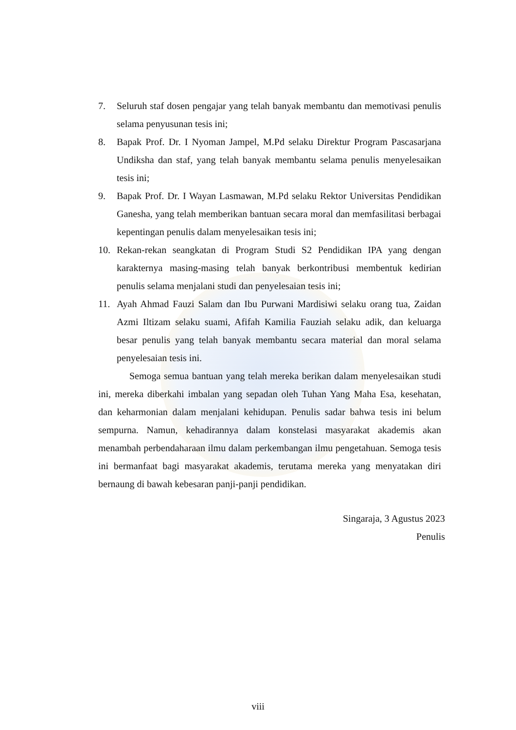7. Seluruh staf dosen pengajar yang telah banyak membantu dan memotivasi penulis selama penyusunan tesis ini;
8. Bapak Prof. Dr. I Nyoman Jampel, M.Pd selaku Direktur Program Pascasarjana Undiksha dan staf, yang telah banyak membantu selama penulis menyelesaikan tesis ini;
9. Bapak Prof. Dr. I Wayan Lasmawan, M.Pd selaku Rektor Universitas Pendidikan Ganesha, yang telah memberikan bantuan secara moral dan memfasilitasi berbagai kepentingan penulis dalam menyelesaikan tesis ini;
10. Rekan-rekan seangkatan di Program Studi S2 Pendidikan IPA yang dengan karakternya masing-masing telah banyak berkontribusi membentuk kedirian penulis selama menjalani studi dan penyelesaian tesis ini;
11. Ayah Ahmad Fauzi Salam dan Ibu Purwani Mardisiwi selaku orang tua, Zaidan Azmi Iltizam selaku suami, Afifah Kamilia Fauziah selaku adik, dan keluarga besar penulis yang telah banyak membantu secara material dan moral selama penyelesaian tesis ini.
Semoga semua bantuan yang telah mereka berikan dalam menyelesaikan studi ini, mereka diberkahi imbalan yang sepadan oleh Tuhan Yang Maha Esa, kesehatan, dan keharmonian dalam menjalani kehidupan. Penulis sadar bahwa tesis ini belum sempurna. Namun, kehadirannya dalam konstelasi masyarakat akademis akan menambah perbendaharaan ilmu dalam perkembangan ilmu pengetahuan. Semoga tesis ini bermanfaat bagi masyarakat akademis, terutama mereka yang menyatakan diri bernaung di bawah kebesaran panji-panji pendidikan.
Singaraja, 3 Agustus 2023
Penulis
viii